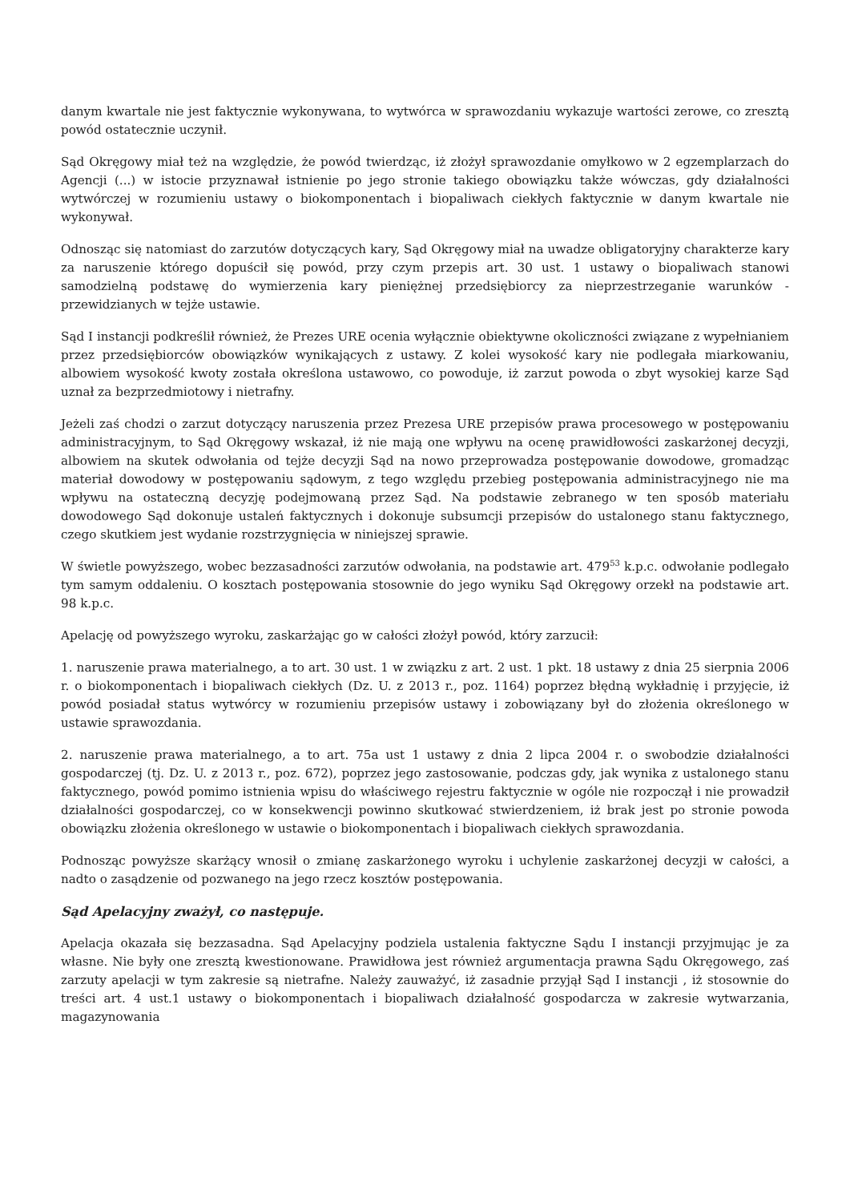danym kwartale nie jest faktycznie wykonywana, to wytwórca w sprawozdaniu wykazuje wartości zerowe, co zresztą powód ostatecznie uczynił.
Sąd Okręgowy miał też na względzie, że powód twierdząc, iż złożył sprawozdanie omyłkowo w 2 egzemplarzach do Agencji (...) w istocie przyznawał istnienie po jego stronie takiego obowiązku także wówczas, gdy działalności wytwórczej w rozumieniu ustawy o biokomponentach i biopaliwach ciekłych faktycznie w danym kwartale nie wykonywał.
Odnosząc się natomiast do zarzutów dotyczących kary, Sąd Okręgowy miał na uwadze obligatoryjny charakterze kary za naruszenie którego dopuścił się powód, przy czym przepis art. 30 ust. 1 ustawy o biopaliwach stanowi samodzielną podstawę do wymierzenia kary pieniężnej przedsiębiorcy za nieprzestrzeganie warunków - przewidzianych w tejże ustawie.
Sąd I instancji podkreślił również, że Prezes URE ocenia wyłącznie obiektywne okoliczności związane z wypełnianiem przez przedsiębiorców obowiązków wynikających z ustawy. Z kolei wysokość kary nie podlegała miarkowaniu, albowiem wysokość kwoty została określona ustawowo, co powoduje, iż zarzut powoda o zbyt wysokiej karze Sąd uznał za bezprzedmiotowy i nietrafny.
Jeżeli zaś chodzi o zarzut dotyczący naruszenia przez Prezesa URE przepisów prawa procesowego w postępowaniu administracyjnym, to Sąd Okręgowy wskazał, iż nie mają one wpływu na ocenę prawidłowości zaskarżonej decyzji, albowiem na skutek odwołania od tejże decyzji Sąd na nowo przeprowadza postępowanie dowodowe, gromadząc materiał dowodowy w postępowaniu sądowym, z tego względu przebieg postępowania administracyjnego nie ma wpływu na ostateczną decyzję podejmowaną przez Sąd. Na podstawie zebranego w ten sposób materiału dowodowego Sąd dokonuje ustaleń faktycznych i dokonuje subsumcji przepisów do ustalonego stanu faktycznego, czego skutkiem jest wydanie rozstrzygnięcia w niniejszej sprawie.
W świetle powyższego, wobec bezzasadności zarzutów odwołania, na podstawie art. 479<sup>53</sup> k.p.c. odwołanie podlegało tym samym oddaleniu. O kosztach postępowania stosownie do jego wyniku Sąd Okręgowy orzekł na podstawie art. 98 k.p.c.
Apelację od powyższego wyroku, zaskarżając go w całości złożył powód, który zarzucił:
1. naruszenie prawa materialnego, a to art. 30 ust. 1 w związku z art. 2 ust. 1 pkt. 18 ustawy z dnia 25 sierpnia 2006 r. o biokomponentach i biopaliwach ciekłych (Dz. U. z 2013 r., poz. 1164) poprzez błędną wykładnię i przyjęcie, iż powód posiadał status wytwórcy w rozumieniu przepisów ustawy i zobowiązany był do złożenia określonego w ustawie sprawozdania.
2. naruszenie prawa materialnego, a to art. 75a ust 1 ustawy z dnia 2 lipca 2004 r. o swobodzie działalności gospodarczej (tj. Dz. U. z 2013 r., poz. 672), poprzez jego zastosowanie, podczas gdy, jak wynika z ustalonego stanu faktycznego, powód pomimo istnienia wpisu do właściwego rejestru faktycznie w ogóle nie rozpoczął i nie prowadził działalności gospodarczej, co w konsekwencji powinno skutkować stwierdzeniem, iż brak jest po stronie powoda obowiązku złożenia określonego w ustawie o biokomponentach i biopaliwach ciekłych sprawozdania.
Podnosząc powyższe skarżący wnosił o zmianę zaskarżonego wyroku i uchylenie zaskarżonej decyzji w całości, a nadto o zasądzenie od pozwanego na jego rzecz kosztów postępowania.
Sąd Apelacyjny zważył, co następuje.
Apelacja okazała się bezzasadna. Sąd Apelacyjny podziela ustalenia faktyczne Sądu I instancji przyjmując je za własne. Nie były one zresztą kwestionowane. Prawidłowa jest również argumentacja prawna Sądu Okręgowego, zaś zarzuty apelacji w tym zakresie są nietrafne. Należy zauważyć, iż zasadnie przyjął Sąd I instancji , iż stosownie do treści art. 4 ust.1 ustawy o biokomponentach i biopaliwach działalność gospodarcza w zakresie wytwarzania, magazynowania